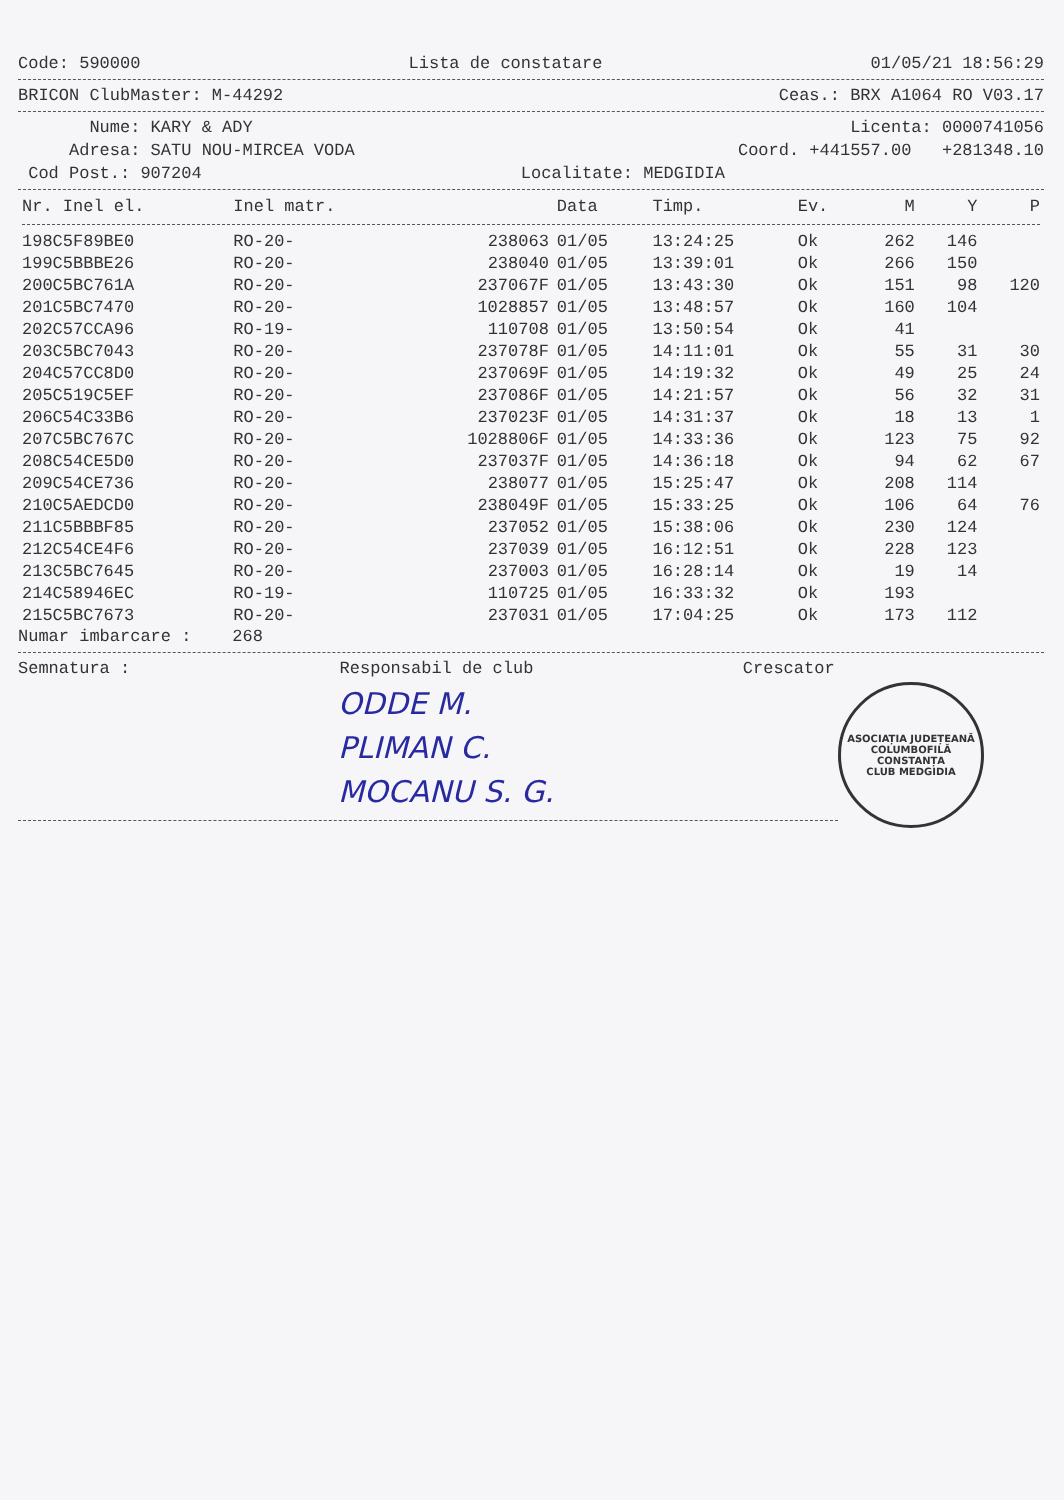Code: 590000 Lista de constatare 01/05/21 18:56:29
BRICON ClubMaster: M-44292 Ceas.: BRX A1064 RO V03.17
Nume: KARY & ADY Licenta: 0000741056
Adresa: SATU NOU-MIRCEA VODA Coord. +441557.00 +281348.10
Cod Post.: 907204 Localitate: MEDGIDIA
| Nr. Inel el. | Inel matr. | | Data | Timp. | Ev. | M | Y | P |
| --- | --- | --- | --- | --- | --- | --- | --- | --- |
| 198C5F89BE0 | RO-20- | 238063 | 01/05 | 13:24:25 | Ok | 262 | 146 | |
| 199C5BBBE26 | RO-20- | 238040 | 01/05 | 13:39:01 | Ok | 266 | 150 | |
| 200C5BC761A | RO-20- | 237067F | 01/05 | 13:43:30 | Ok | 151 | 98 | 120 |
| 201C5BC7470 | RO-20- | 1028857 | 01/05 | 13:48:57 | Ok | 160 | 104 | |
| 202C57CCA96 | RO-19- | 110708 | 01/05 | 13:50:54 | Ok | 41 | | |
| 203C5BC7043 | RO-20- | 237078F | 01/05 | 14:11:01 | Ok | 55 | 31 | 30 |
| 204C57CC8D0 | RO-20- | 237069F | 01/05 | 14:19:32 | Ok | 49 | 25 | 24 |
| 205C519C5EF | RO-20- | 237086F | 01/05 | 14:21:57 | Ok | 56 | 32 | 31 |
| 206C54C33B6 | RO-20- | 237023F | 01/05 | 14:31:37 | Ok | 18 | 13 | 1 |
| 207C5BC767C | RO-20- | 1028806F | 01/05 | 14:33:36 | Ok | 123 | 75 | 92 |
| 208C54CE5D0 | RO-20- | 237037F | 01/05 | 14:36:18 | Ok | 94 | 62 | 67 |
| 209C54CE736 | RO-20- | 238077 | 01/05 | 15:25:47 | Ok | 208 | 114 | |
| 210C5AEDCD0 | RO-20- | 238049F | 01/05 | 15:33:25 | Ok | 106 | 64 | 76 |
| 211C5BBBF85 | RO-20- | 237052 | 01/05 | 15:38:06 | Ok | 230 | 124 | |
| 212C54CE4F6 | RO-20- | 237039 | 01/05 | 16:12:51 | Ok | 228 | 123 | |
| 213C5BC7645 | RO-20- | 237003 | 01/05 | 16:28:14 | Ok | 19 | 14 | |
| 214C58946EC | RO-19- | 110725 | 01/05 | 16:33:32 | Ok | 193 | | |
| 215C5BC7673 | RO-20- | 237031 | 01/05 | 17:04:25 | Ok | 173 | 112 | |
Numar imbarcare : 268
Semnatura : Responsabil de club Crescator
ASOCIAȚIA JUDEȚEANĂ COLUMBOFILĂ CONSTANȚA
CLUB MEDGIDIA
ODDE M.
PLIMAN C.
MOCANU S. G.